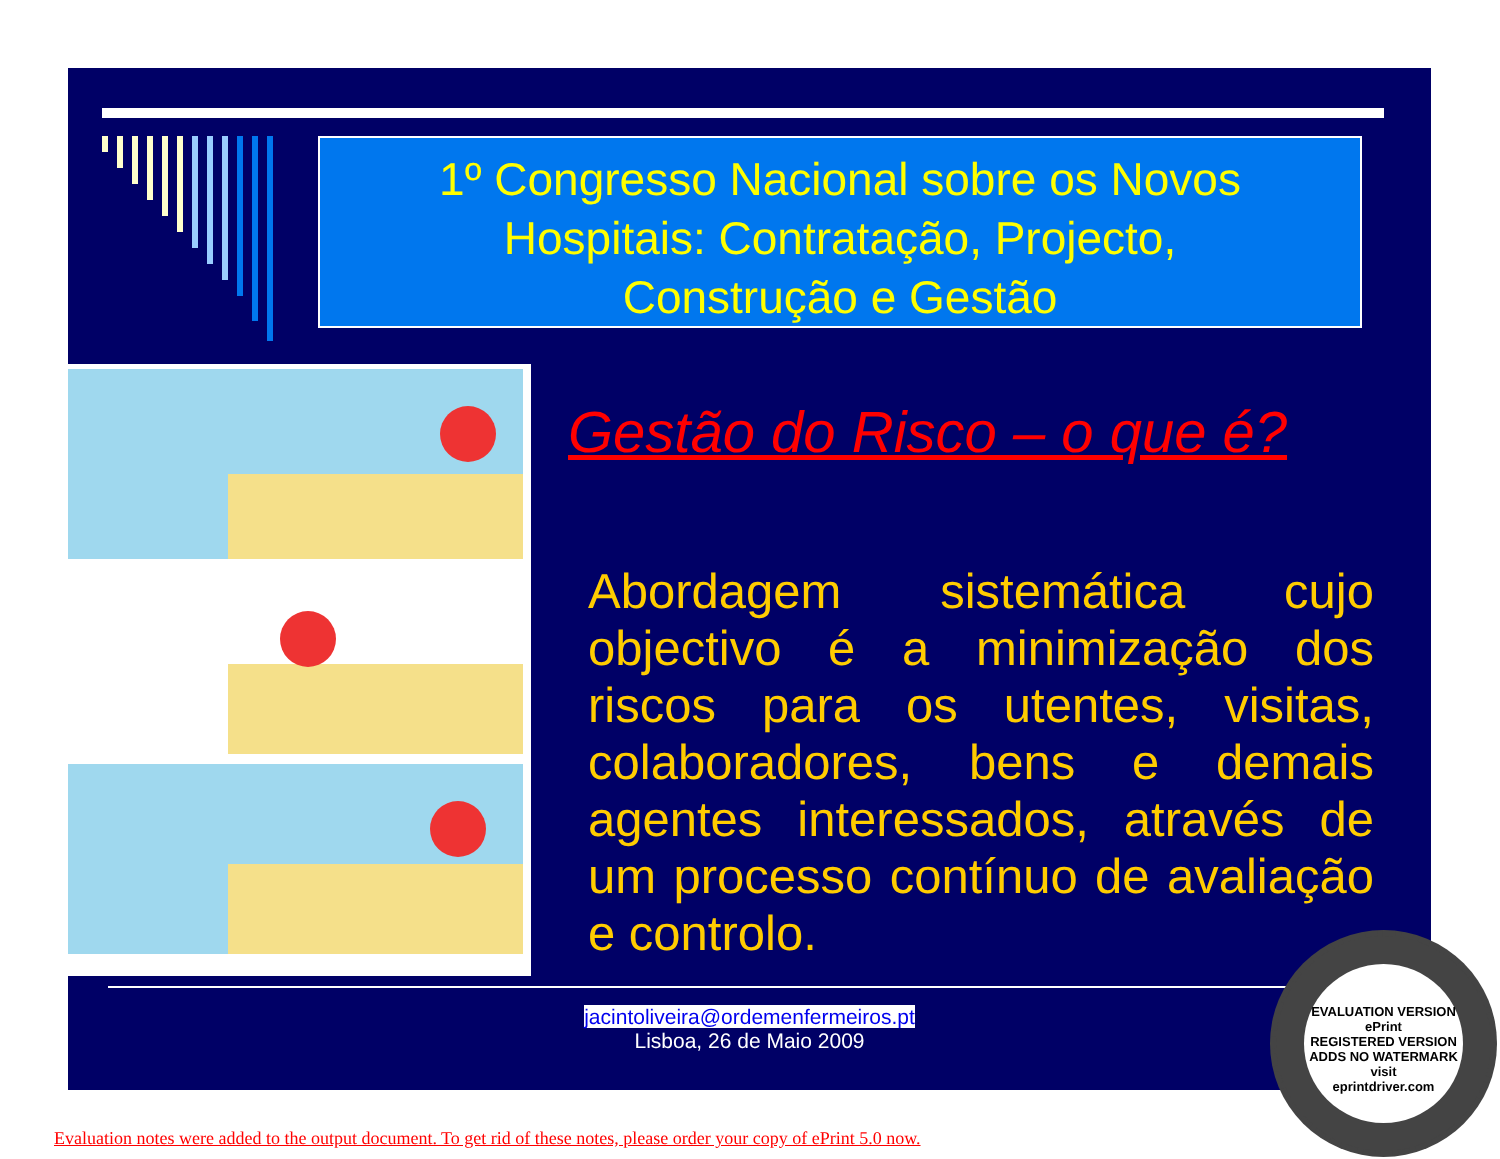1º Congresso Nacional sobre os Novos
Hospitais: Contratação, Projecto,
Construção e Gestão
Gestão do Risco – o que é?
Abordagem sistemática cujo objectivo é a minimização dos riscos para os utentes, visitas, colaboradores, bens e demais agentes interessados, através de um processo contínuo de avaliação e controlo.
jacintoliveira@ordemenfermeiros.pt
Lisboa, 26 de Maio 2009
EVALUATION VERSION
ePrint
REGISTERED VERSION
ADDS NO WATERMARK
visit
eprintdriver.com
Evaluation notes were added to the output document. To get rid of these notes, please order your copy of ePrint 5.0 now.